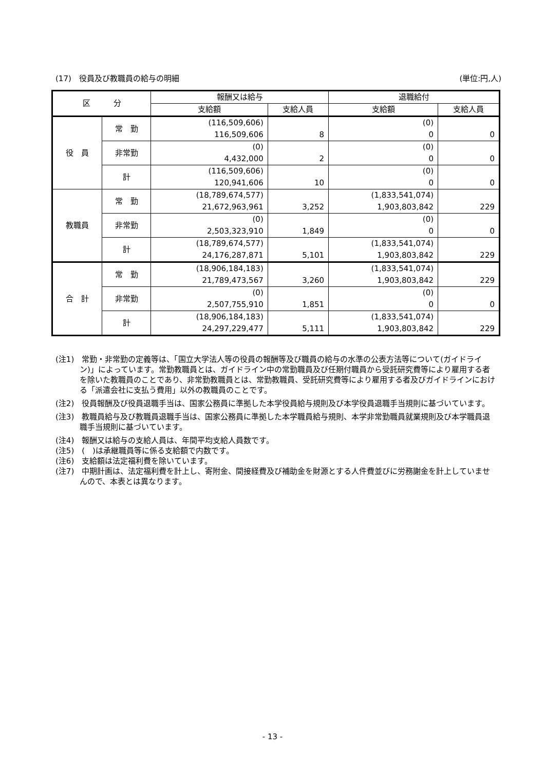(17)　役員及び教職員の給与の明細 (単位:円,人)
| 区 分 | | 報酬又は給与 | | 退職給付 | |
| --- | --- | --- | --- | --- | --- |
| | | 支給額 | 支給人員 | 支給額 | 支給人員 |
| 役 員 | 常 勤 | (116,509,606) 116,509,606 | 8 | (0) 0 | 0 |
| | 非常勤 | (0) 4,432,000 | 2 | (0) 0 | 0 |
| | 計 | (116,509,606) 120,941,606 | 10 | (0) 0 | 0 |
| 教職員 | 常 勤 | (18,789,674,577) 21,672,963,961 | 3,252 | (1,833,541,074) 1,903,803,842 | 229 |
| | 非常勤 | (0) 2,503,323,910 | 1,849 | (0) 0 | 0 |
| | 計 | (18,789,674,577) 24,176,287,871 | 5,101 | (1,833,541,074) 1,903,803,842 | 229 |
| 合 計 | 常 勤 | (18,906,184,183) 21,789,473,567 | 3,260 | (1,833,541,074) 1,903,803,842 | 229 |
| | 非常勤 | (0) 2,507,755,910 | 1,851 | (0) 0 | 0 |
| | 計 | (18,906,184,183) 24,297,229,477 | 5,111 | (1,833,541,074) 1,903,803,842 | 229 |
(注1)　常勤・非常勤の定義等は、「国立大学法人等の役員の報酬等及び職員の給与の水準の公表方法等について(ガイドライン)」によっています。常勤教職員とは、ガイドライン中の常勤職員及び任期付職員から受託研究費等により雇用する者を除いた教職員のことであり、非常勤教職員とは、常勤教職員、受託研究費等により雇用する者及びガイドラインにおける「派遣会社に支払う費用」以外の教職員のことです。
(注2)　役員報酬及び役員退職手当は、国家公務員に準拠した本学役員給与規則及び本学役員退職手当規則に基づいています。
(注3)　教職員給与及び教職員退職手当は、国家公務員に準拠した本学職員給与規則、本学非常勤職員就業規則及び本学職員退職手当規則に基づいています。
(注4)　報酬又は給与の支給人員は、年間平均支給人員数です。
(注5)　(　)は承継職員等に係る支給額で内数です。
(注6)　支給額は法定福利費を除いています。
(注7)　中期計画は、法定福利費を計上し、寄附金、間接経費及び補助金を財源とする人件費並びに労務謝金を計上していませんので、本表とは異なります。
- 13 -